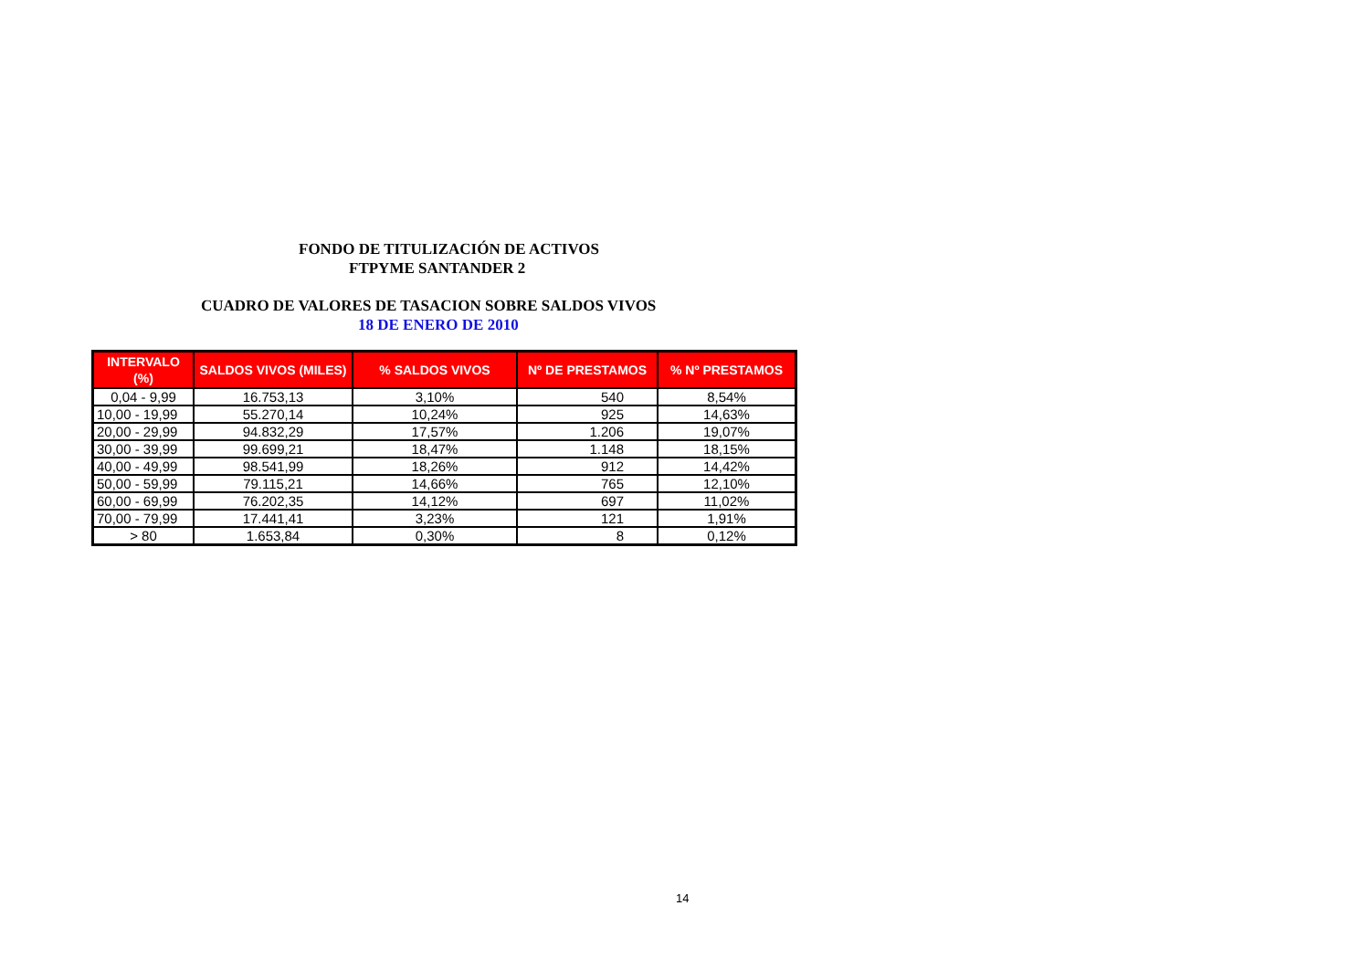FONDO DE TITULIZACIÓN DE ACTIVOS
FTPYME SANTANDER 2
CUADRO DE VALORES DE TASACION SOBRE SALDOS VIVOS
18 DE ENERO DE 2010
| INTERVALO (%) | SALDOS VIVOS (MILES) | % SALDOS VIVOS | Nº DE PRESTAMOS | % Nº PRESTAMOS |
| --- | --- | --- | --- | --- |
| 0,04 - 9,99 | 16.753,13 | 3,10% | 540 | 8,54% |
| 10,00 - 19,99 | 55.270,14 | 10,24% | 925 | 14,63% |
| 20,00 - 29,99 | 94.832,29 | 17,57% | 1.206 | 19,07% |
| 30,00 - 39,99 | 99.699,21 | 18,47% | 1.148 | 18,15% |
| 40,00 - 49,99 | 98.541,99 | 18,26% | 912 | 14,42% |
| 50,00 - 59,99 | 79.115,21 | 14,66% | 765 | 12,10% |
| 60,00 - 69,99 | 76.202,35 | 14,12% | 697 | 11,02% |
| 70,00 - 79,99 | 17.441,41 | 3,23% | 121 | 1,91% |
| > 80 | 1.653,84 | 0,30% | 8 | 0,12% |
14